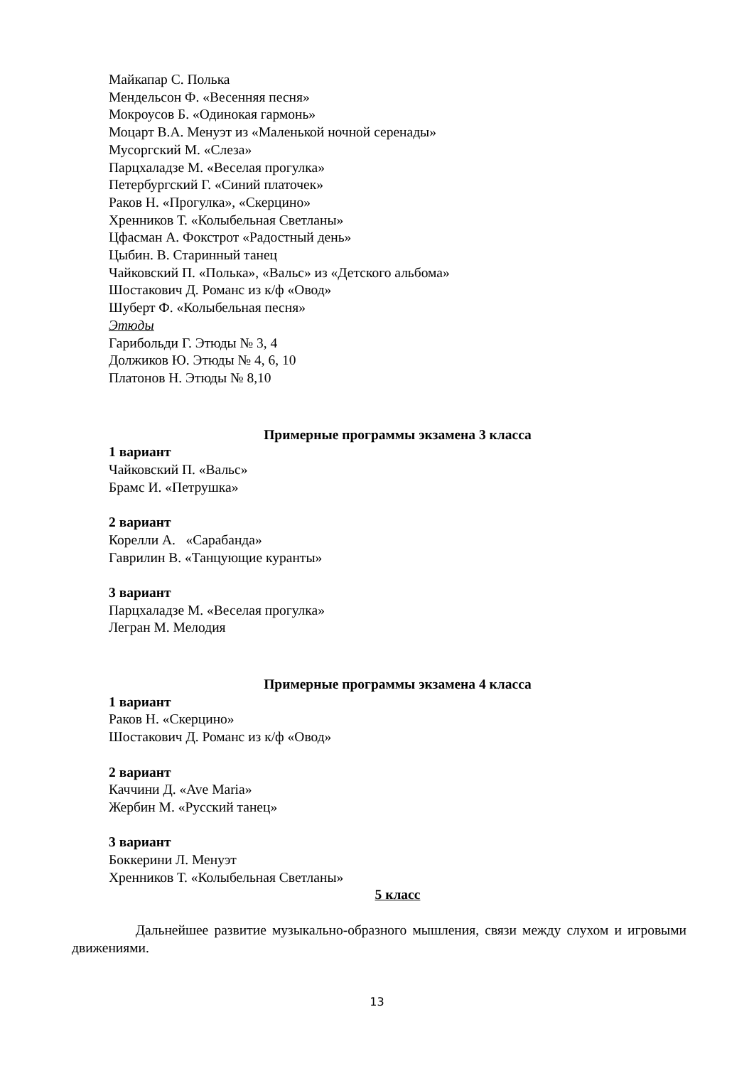Майкапар С. Полька
Мендельсон Ф. «Весенняя песня»
Мокроусов Б. «Одинокая гармонь»
Моцарт В.А. Менуэт из «Маленькой ночной серенады»
Мусоргский М. «Слеза»
Парцхаладзе М. «Веселая прогулка»
Петербургский Г. «Синий платочек»
Раков Н. «Прогулка», «Скерцино»
Хренников Т. «Колыбельная Светланы»
Цфасман А. Фокстрот «Радостный день»
Цыбин. В. Старинный танец
Чайковский П. «Полька», «Вальс» из «Детского альбома»
Шостакович Д. Романс из к/ф «Овод»
Шуберт Ф. «Колыбельная песня»
Этюды
Гарибольди Г. Этюды № 3, 4
Должиков Ю. Этюды № 4, 6, 10
Платонов Н. Этюды № 8,10
Примерные программы экзамена 3 класса
1 вариант
Чайковский П. «Вальс»
Брамс И. «Петрушка»
2 вариант
Корелли А. «Сарабанда»
Гаврилин В. «Танцующие куранты»
3 вариант
Парцхаладзе М. «Веселая прогулка»
Легран М. Мелодия
Примерные программы экзамена 4 класса
1 вариант
Раков Н. «Скерцино»
Шостакович Д. Романс из к/ф «Овод»
2 вариант
Каччини Д. «Ave Maria»
Жербин М. «Русский танец»
3 вариант
Боккерини Л. Менуэт
Хренников Т. «Колыбельная Светланы»
5 класс
Дальнейшее развитие музыкально-образного мышления, связи между слухом и игровыми движениями.
13